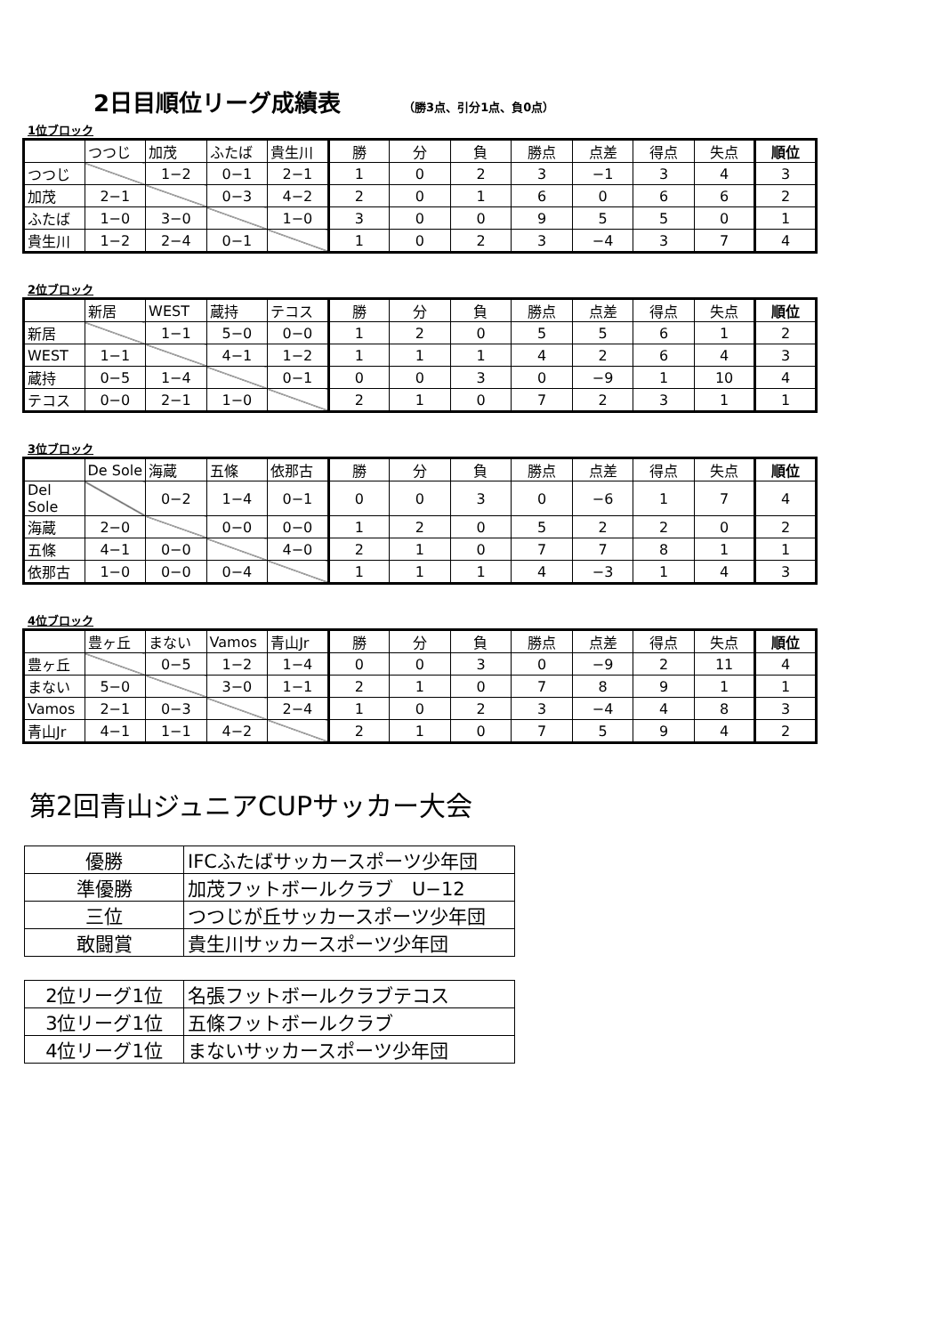2日目順位リーグ成績表
（勝3点、引分1点、負0点）
1位ブロック
| | つつじ | 加茂 | ふたば | 貴生川 | 勝 | 分 | 負 | 勝点 | 点差 | 得点 | 失点 | 順位 |
| つつじ | | 1−2 | 0−1 | 2−1 | 1 | 0 | 2 | 3 | −1 | 3 | 4 | 3 |
| 加茂 | 2−1 | | 0−3 | 4−2 | 2 | 0 | 1 | 6 | 0 | 6 | 6 | 2 |
| ふたば | 1−0 | 3−0 | | 1−0 | 3 | 0 | 0 | 9 | 5 | 5 | 0 | 1 |
| 貴生川 | 1−2 | 2−4 | 0−1 | | 1 | 0 | 2 | 3 | −4 | 3 | 7 | 4 |
2位ブロック
| | 新居 | WEST | 蔵持 | テコス | 勝 | 分 | 負 | 勝点 | 点差 | 得点 | 失点 | 順位 |
| 新居 | | 1−1 | 5−0 | 0−0 | 1 | 2 | 0 | 5 | 5 | 6 | 1 | 2 |
| WEST | 1−1 | | 4−1 | 1−2 | 1 | 1 | 1 | 4 | 2 | 6 | 4 | 3 |
| 蔵持 | 0−5 | 1−4 | | 0−1 | 0 | 0 | 3 | 0 | −9 | 1 | 10 | 4 |
| テコス | 0−0 | 2−1 | 1−0 | | 2 | 1 | 0 | 7 | 2 | 3 | 1 | 1 |
3位ブロック
| | De Sole | 海蔵 | 五條 | 依那古 | 勝 | 分 | 負 | 勝点 | 点差 | 得点 | 失点 | 順位 |
| Del Sole | | 0−2 | 1−4 | 0−1 | 0 | 0 | 3 | 0 | −6 | 1 | 7 | 4 |
| 海蔵 | 2−0 | | 0−0 | 0−0 | 1 | 2 | 0 | 5 | 2 | 2 | 0 | 2 |
| 五條 | 4−1 | 0−0 | | 4−0 | 2 | 1 | 0 | 7 | 7 | 8 | 1 | 1 |
| 依那古 | 1−0 | 0−0 | 0−4 | | 1 | 1 | 1 | 4 | −3 | 1 | 4 | 3 |
4位ブロック
| | 豊ヶ丘 | まない | Vamos | 青山Jr | 勝 | 分 | 負 | 勝点 | 点差 | 得点 | 失点 | 順位 |
| 豊ヶ丘 | | 0−5 | 1−2 | 1−4 | 0 | 0 | 3 | 0 | −9 | 2 | 11 | 4 |
| まない | 5−0 | | 3−0 | 1−1 | 2 | 1 | 0 | 7 | 8 | 9 | 1 | 1 |
| Vamos | 2−1 | 0−3 | | 2−4 | 1 | 0 | 2 | 3 | −4 | 4 | 8 | 3 |
| 青山Jr | 4−1 | 1−1 | 4−2 | | 2 | 1 | 0 | 7 | 5 | 9 | 4 | 2 |
第2回青山ジュニアCUPサッカー大会
| 優勝 | IFCふたばサッカースポーツ少年団 |
| 準優勝 | 加茂フットボールクラブ U−12 |
| 三位 | つつじが丘サッカースポーツ少年団 |
| 敢闘賞 | 貴生川サッカースポーツ少年団 |
| 2位リーグ1位 | 名張フットボールクラブテコス |
| 3位リーグ1位 | 五條フットボールクラブ |
| 4位リーグ1位 | まないサッカースポーツ少年団 |